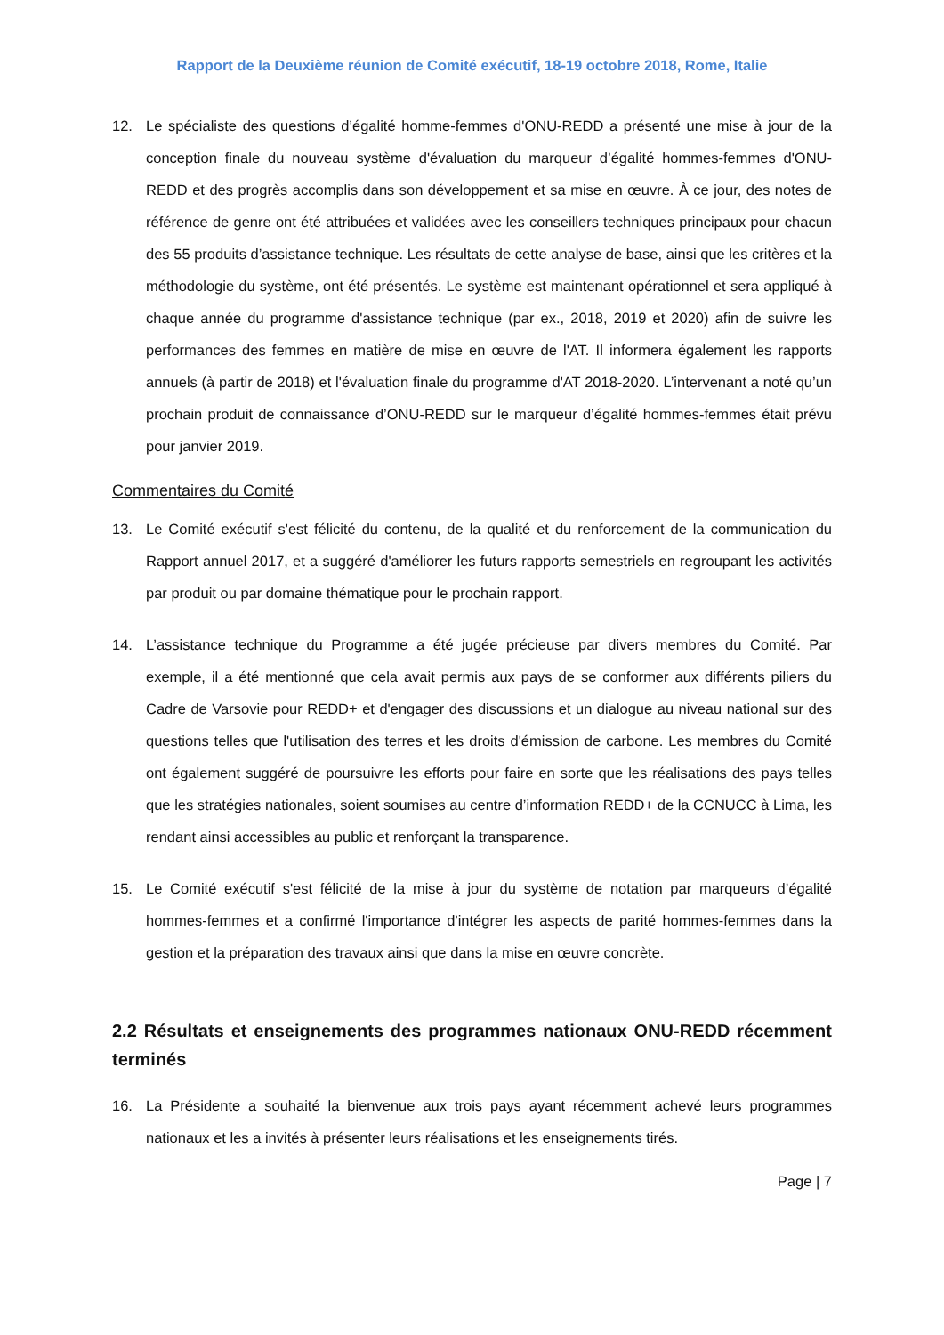Rapport de la Deuxième réunion de Comité exécutif, 18-19 octobre 2018, Rome, Italie
12. Le spécialiste des questions d’égalité homme-femmes d'ONU-REDD a présenté une mise à jour de la conception finale du nouveau système d'évaluation du marqueur d’égalité hommes-femmes d'ONU-REDD et des progrès accomplis dans son développement et sa mise en œuvre. À ce jour, des notes de référence de genre ont été attribuées et validées avec les conseillers techniques principaux pour chacun des 55 produits d’assistance technique. Les résultats de cette analyse de base, ainsi que les critères et la méthodologie du système, ont été présentés. Le système est maintenant opérationnel et sera appliqué à chaque année du programme d'assistance technique (par ex., 2018, 2019 et 2020) afin de suivre les performances des femmes en matière de mise en œuvre de l'AT. Il informera également les rapports annuels (à partir de 2018) et l'évaluation finale du programme d'AT 2018-2020. L’intervenant a noté qu’un prochain produit de connaissance d’ONU-REDD sur le marqueur d’égalité hommes-femmes était prévu pour janvier 2019.
Commentaires du Comité
13. Le Comité exécutif s'est félicité du contenu, de la qualité et du renforcement de la communication du Rapport annuel 2017, et a suggéré d'améliorer les futurs rapports semestriels en regroupant les activités par produit ou par domaine thématique pour le prochain rapport.
14. L’assistance technique du Programme a été jugée précieuse par divers membres du Comité. Par exemple, il a été mentionné que cela avait permis aux pays de se conformer aux différents piliers du Cadre de Varsovie pour REDD+ et d'engager des discussions et un dialogue au niveau national sur des questions telles que l'utilisation des terres et les droits d'émission de carbone. Les membres du Comité ont également suggéré de poursuivre les efforts pour faire en sorte que les réalisations des pays telles que les stratégies nationales, soient soumises au centre d’information REDD+ de la CCNUCC à Lima, les rendant ainsi accessibles au public et renforçant la transparence.
15. Le Comité exécutif s'est félicité de la mise à jour du système de notation par marqueurs d’égalité hommes-femmes et a confirmé l'importance d'intégrer les aspects de parité hommes-femmes dans la gestion et la préparation des travaux ainsi que dans la mise en œuvre concrète.
2.2 Résultats et enseignements des programmes nationaux ONU-REDD récemment terminés
16. La Présidente a souhaité la bienvenue aux trois pays ayant récemment achevé leurs programmes nationaux et les a invités à présenter leurs réalisations et les enseignements tirés.
Page | 7